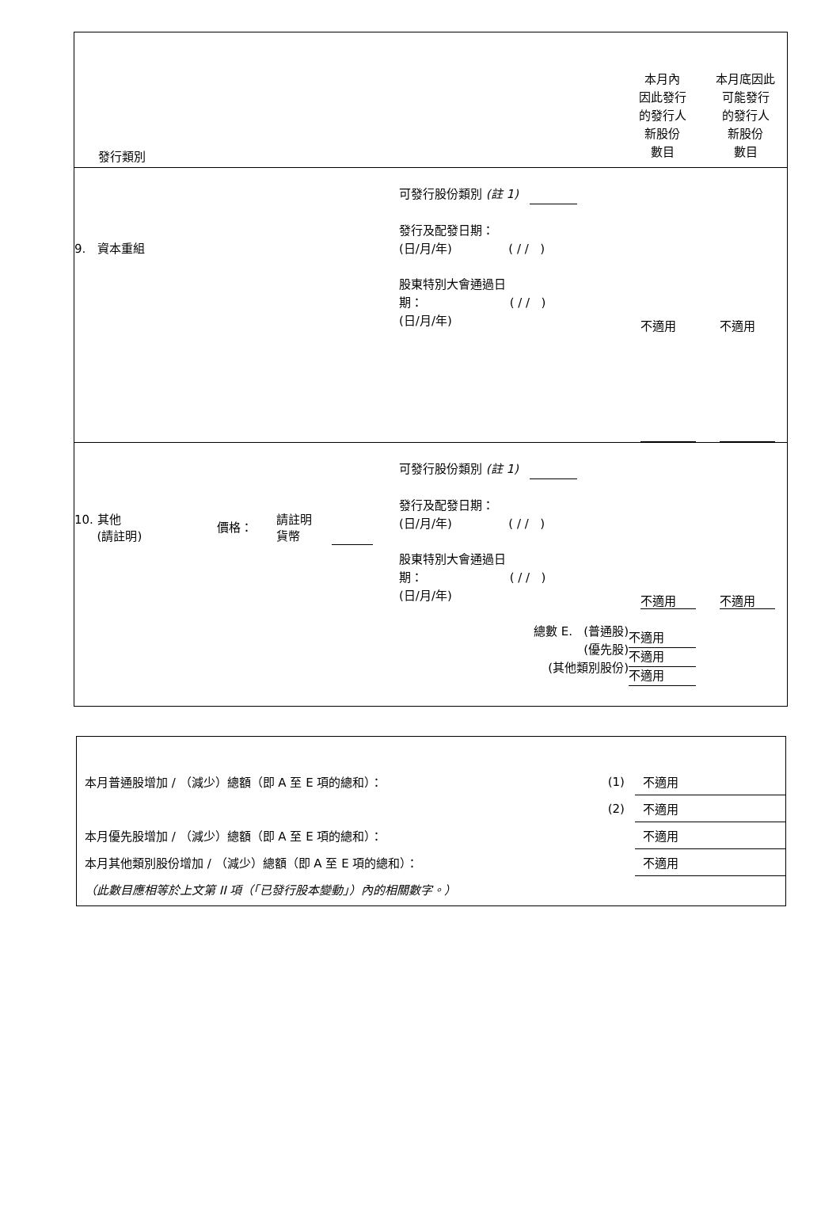發行類別
本月內
因此發行
的發行人
新股份
數目
本月底因此
可能發行
的發行人
新股份
數目
9. 資本重組
可發行股份類別 (註 1)
發行及配發日期：
(日/月/年) ( / / )
股東特別大會通過日
期： ( / / )
(日/月/年)
不適用 不適用
10. 其他
(請註明)
價格：
請註明
貨幣
可發行股份類別 (註 1)
發行及配發日期：
(日/月/年) ( / / )
股東特別大會通過日
期： ( / / )
(日/月/年)
總數 E. (普通股)
(優先股)
(其他類別股份)
不適用 不適用
不適用
不適用
不適用
| 本月普通股增加 / （減少）總額（即 A 至 E 項的總和）： | (1) | 不適用 |
| | (2) | 不適用 |
| 本月優先股增加 / （減少）總額（即 A 至 E 項的總和）： | | 不適用 |
| 本月其他類別股份增加 / （減少）總額（即 A 至 E 項的總和）： | | 不適用 |
| （此數目應相等於上文第 II 項（「已發行股本變動」）內的相關數字。） | | |